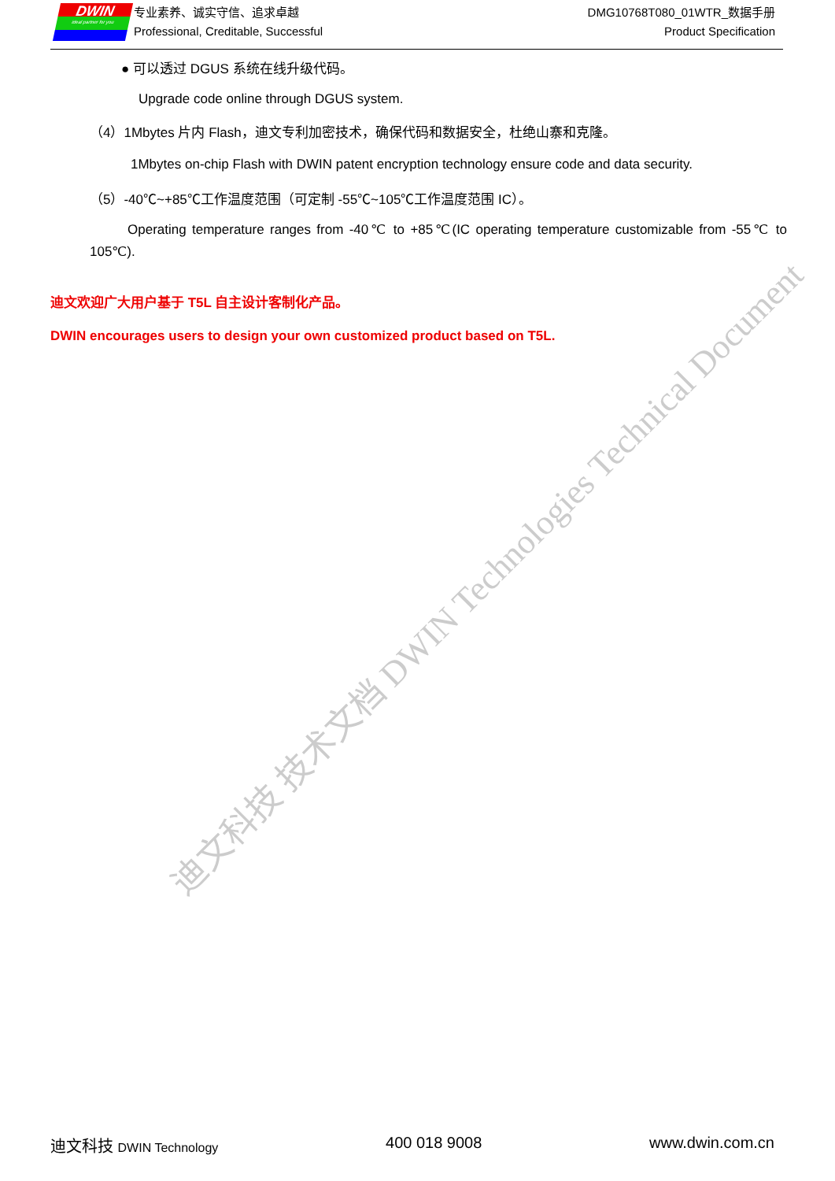DWIN
ideal partner for you
专业素养、诚实守信、追求卓越
Professional, Creditable, Successful
DMG10768T080_01WTR_数据手册
Product Specification
● 可以透过 DGUS 系统在线升级代码。
Upgrade code online through DGUS system.
（4）1Mbytes 片内 Flash，迪文专利加密技术，确保代码和数据安全，杜绝山寨和克隆。
1Mbytes on-chip Flash with DWIN patent encryption technology ensure code and data security.
（5）-40℃~+85℃工作温度范围（可定制 -55℃~105℃工作温度范围 IC）。
Operating temperature ranges from -40℃ to +85℃(IC operating temperature customizable from -55℃ to 105℃).
迪文欢迎广大用户基于 T5L 自主设计客制化产品。
DWIN encourages users to design your own customized product based on T5L.
迪文科技 技术文档 DWIN Technologies Technical Document
迪文科技 DWIN Technology 400 018 9008 www.dwin.com.cn